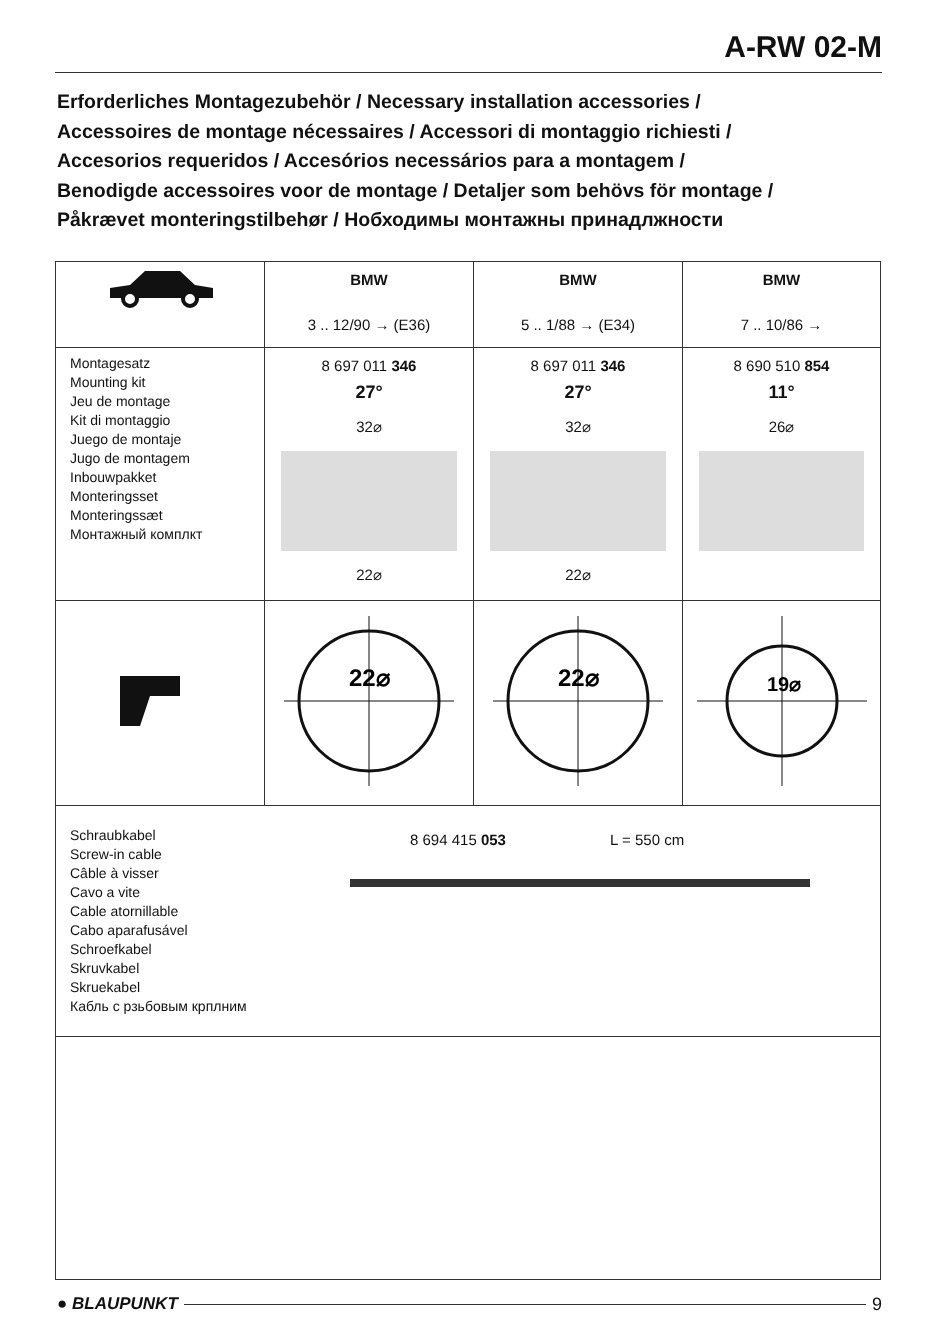A-RW 02-M
Erforderliches Montagezubehör / Necessary installation accessories /
Accessoires de montage nécessaires / Accessori di montaggio richiesti /
Accesorios requeridos / Accesórios necessários para a montagem /
Benodigde accessoires voor de montage / Detaljer som behövs för montage /
Påkrævet monteringstilbehør / Нобходимы монтажны принадлжности
| | BMW 3 .. 12/90 → (E36) | BMW 5 .. 1/88 → (E34) | BMW 7 .. 10/86 → |
| Montagesatz Mounting kit Jeu de montage Kit di montaggio Juego de montaje Jugo de montagem Inbouwpakket Monteringsset Monteringssæt Монтажный комплкт | 8 697 011 346 27° 32⌀ 22⌀ | 8 697 011 346 27° 32⌀ 22⌀ | 8 690 510 854 11° 26⌀ |
| | 22⌀ | 22⌀ | 19⌀ |
| Schraubkabel Screw-in cable Câble à visser Cavo a vite Cable atornillable Cabo aparafusável Schroefkabel Skruvkabel Skruekabel Кабль с рзьбовым крплним 8 694 415 053 L = 550 cm | | | |
● BLAUPUNKT 9